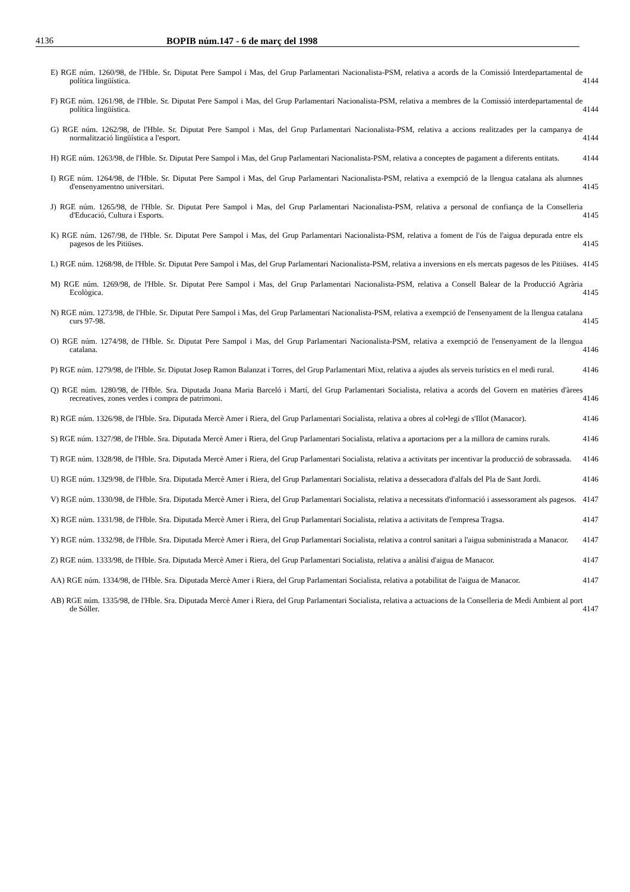4136 BOPIB núm.147 - 6 de març del 1998
E) RGE núm. 1260/98, de l'Hble. Sr. Diputat Pere Sampol i Mas, del Grup Parlamentari Nacionalista-PSM, relativa a acords de la Comissió Interdepartamental de política lingüística.
4144
F) RGE núm. 1261/98, de l'Hble. Sr. Diputat Pere Sampol i Mas, del Grup Parlamentari Nacionalista-PSM, relativa a membres de la Comissió interdepartamental de política lingüística.
4144
G) RGE núm. 1262/98, de l'Hble. Sr. Diputat Pere Sampol i Mas, del Grup Parlamentari Nacionalista-PSM, relativa a accions realitzades per la campanya de normalització lingüística a l'esport.
4144
H) RGE núm. 1263/98, de l'Hble. Sr. Diputat Pere Sampol i Mas, del Grup Parlamentari Nacionalista-PSM, relativa a conceptes de pagament a diferents entitats.
4144
I) RGE núm. 1264/98, de l'Hble. Sr. Diputat Pere Sampol i Mas, del Grup Parlamentari Nacionalista-PSM, relativa a exempció de la llengua catalana als alumnes d'ensenyamentno universitari.
4145
J) RGE núm. 1265/98, de l'Hble. Sr. Diputat Pere Sampol i Mas, del Grup Parlamentari Nacionalista-PSM, relativa a personal de confiança de la Conselleria d'Educació, Cultura i Esports.
4145
K) RGE núm. 1267/98, de l'Hble. Sr. Diputat Pere Sampol i Mas, del Grup Parlamentari Nacionalista-PSM, relativa a foment de l'ús de l'aigua depurada entre els pagesos de les Pitiüses.
4145
L) RGE núm. 1268/98, de l'Hble. Sr. Diputat Pere Sampol i Mas, del Grup Parlamentari Nacionalista-PSM, relativa a inversions en els mercats pagesos de les Pitiüses.
4145
M) RGE núm. 1269/98, de l'Hble. Sr. Diputat Pere Sampol i Mas, del Grup Parlamentari Nacionalista-PSM, relativa a Consell Balear de la Producció Agrària Ecològica.
4145
N) RGE núm. 1273/98, de l'Hble. Sr. Diputat Pere Sampol i Mas, del Grup Parlamentari Nacionalista-PSM, relativa a exempció de l'ensenyament de la llengua catalana curs 97-98.
4145
O) RGE núm. 1274/98, de l'Hble. Sr. Diputat Pere Sampol i Mas, del Grup Parlamentari Nacionalista-PSM, relativa a exempció de l'ensenyament de la llengua catalana.
4146
P) RGE núm. 1279/98, de l'Hble. Sr. Diputat Josep Ramon Balanzat i Torres, del Grup Parlamentari Mixt, relativa a ajudes als serveis turístics en el medi rural.
4146
Q) RGE núm. 1280/98, de l'Hble. Sra. Diputada Joana Maria Barceló i Martí, del Grup Parlamentari Socialista, relativa a acords del Govern en matèries d'àrees recreatives, zones verdes i compra de patrimoni.
4146
R) RGE núm. 1326/98, de l'Hble. Sra. Diputada Mercè Amer i Riera, del Grup Parlamentari Socialista, relativa a obres al col•legi de s'Illot (Manacor).
4146
S) RGE núm. 1327/98, de l'Hble. Sra. Diputada Mercè Amer i Riera, del Grup Parlamentari Socialista, relativa a aportacions per a la millora de camins rurals.
4146
T) RGE núm. 1328/98, de l'Hble. Sra. Diputada Mercè Amer i Riera, del Grup Parlamentari Socialista, relativa a activitats per incentivar la producció de sobrassada.
4146
U) RGE núm. 1329/98, de l'Hble. Sra. Diputada Mercè Amer i Riera, del Grup Parlamentari Socialista, relativa a dessecadora d'alfals del Pla de Sant Jordi.
4146
V) RGE núm. 1330/98, de l'Hble. Sra. Diputada Mercè Amer i Riera, del Grup Parlamentari Socialista, relativa a necessitats d'informació i assessorament als pagesos.
4147
X) RGE núm. 1331/98, de l'Hble. Sra. Diputada Mercè Amer i Riera, del Grup Parlamentari Socialista, relativa a activitats de l'empresa Tragsa.
4147
Y) RGE núm. 1332/98, de l'Hble. Sra. Diputada Mercè Amer i Riera, del Grup Parlamentari Socialista, relativa a control sanitari a l'aigua subministrada a Manacor.
4147
Z) RGE núm. 1333/98, de l'Hble. Sra. Diputada Mercè Amer i Riera, del Grup Parlamentari Socialista, relativa a anàlisi d'aigua de Manacor.
4147
AA) RGE núm. 1334/98, de l'Hble. Sra. Diputada Mercè Amer i Riera, del Grup Parlamentari Socialista, relativa a potabilitat de l'aigua de Manacor.
4147
AB) RGE núm. 1335/98, de l'Hble. Sra. Diputada Mercè Amer i Riera, del Grup Parlamentari Socialista, relativa a actuacions de la Conselleria de Medi Ambient al port de Sóller.
4147